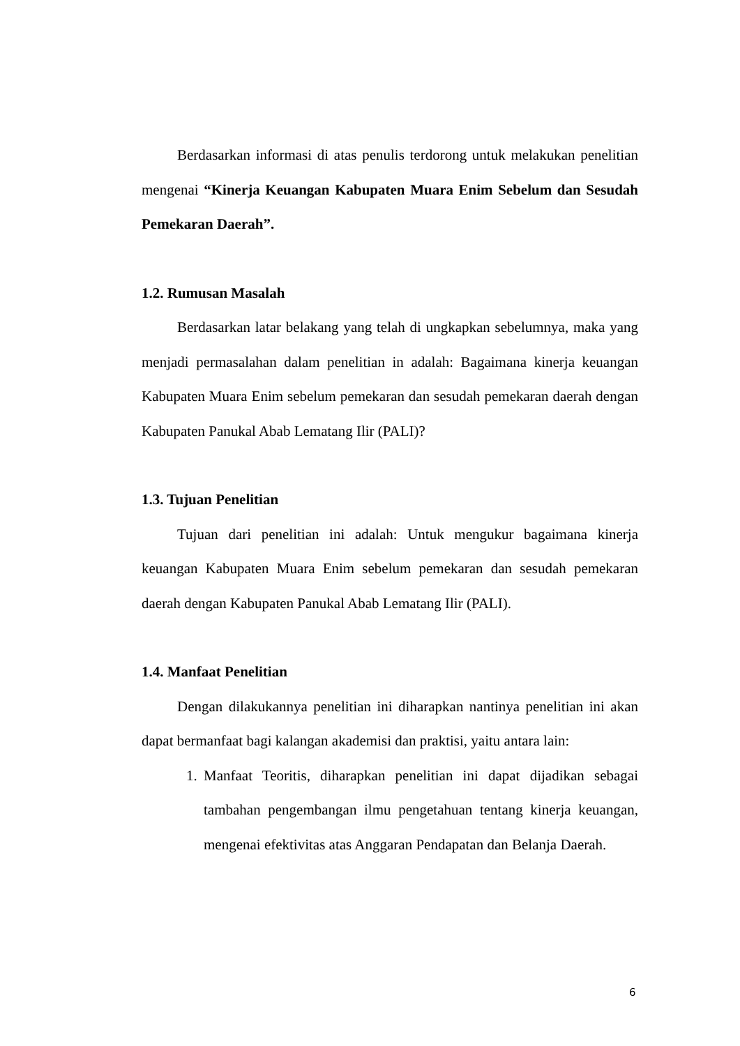Berdasarkan informasi di atas penulis terdorong untuk melakukan penelitian mengenai “Kinerja Keuangan Kabupaten Muara Enim Sebelum dan Sesudah Pemekaran Daerah”.
1.2. Rumusan Masalah
Berdasarkan latar belakang yang telah di ungkapkan sebelumnya, maka yang menjadi permasalahan dalam penelitian in adalah: Bagaimana kinerja keuangan Kabupaten Muara Enim sebelum pemekaran dan sesudah pemekaran daerah dengan Kabupaten Panukal Abab Lematang Ilir (PALI)?
1.3. Tujuan Penelitian
Tujuan dari penelitian ini adalah: Untuk mengukur bagaimana kinerja keuangan Kabupaten Muara Enim sebelum pemekaran dan sesudah pemekaran daerah dengan Kabupaten Panukal Abab Lematang Ilir (PALI).
1.4. Manfaat Penelitian
Dengan dilakukannya penelitian ini diharapkan nantinya penelitian ini akan dapat bermanfaat bagi kalangan akademisi dan praktisi, yaitu antara lain:
1. Manfaat Teoritis, diharapkan penelitian ini dapat dijadikan sebagai tambahan pengembangan ilmu pengetahuan tentang kinerja keuangan, mengenai efektivitas atas Anggaran Pendapatan dan Belanja Daerah.
6